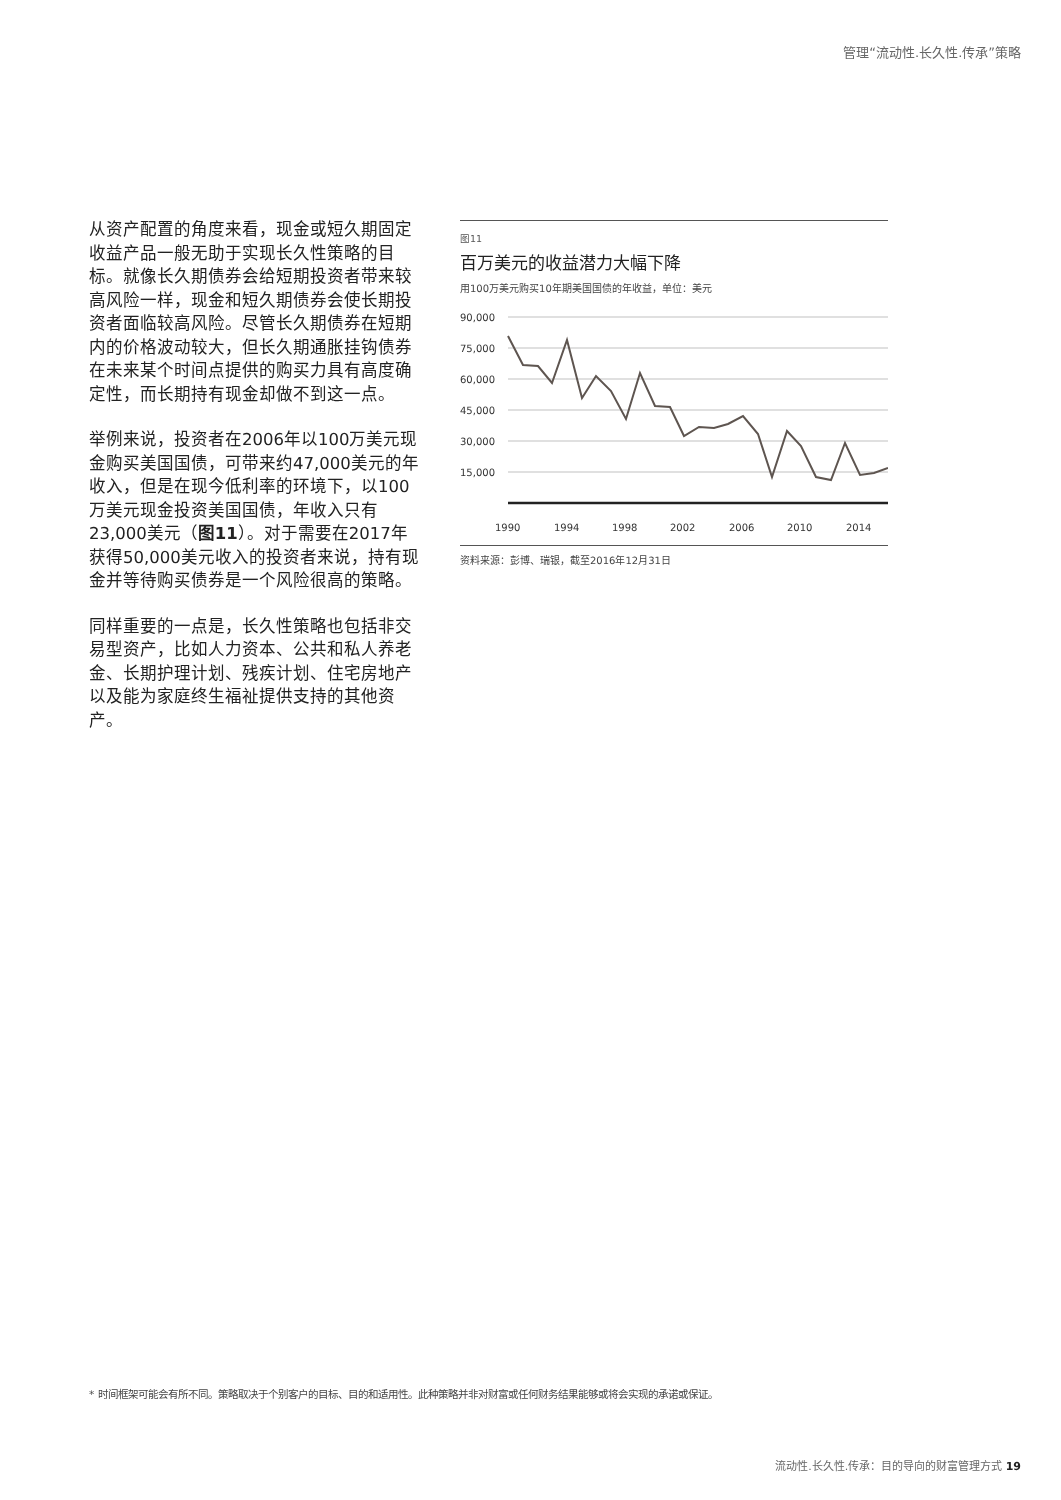管理“流动性.长久性.传承”策略
从资产配置的角度来看，现金或短久期固定收益产品一般无助于实现长久性策略的目标。就像长久期债券会给短期投资者带来较高风险一样，现金和短久期债券会使长期投资者面临较高风险。尽管长久期债券在短期内的价格波动较大，但长久期通胀挂钩债券在未来某个时间点提供的购买力具有高度确定性，而长期持有现金却做不到这一点。
举例来说，投资者在2006年以100万美元现金购买美国国债，可带来约47,000美元的年收入，但是在现今低利率的环境下，以100万美元现金投资美国国债，年收入只有23,000美元（图11）。对于需要在2017年获得50,000美元收入的投资者来说，持有现金并等待购买债券是一个风险很高的策略。
同样重要的一点是，长久性策略也包括非交易型资产，比如人力资本、公共和私人养老金、长期护理计划、残疾计划、住宅房地产以及能为家庭终生福祉提供支持的其他资产。
图11
百万美元的收益潜力大幅下降
用100万美元购买10年期美国国债的年收益，单位：美元
90,000
75,000
60,000
45,000
30,000
15,000
1990
1994
1998
2002
2006
2010
2014
资料来源：彭博、瑞银，截至2016年12月31日
* 时间框架可能会有所不同。策略取决于个别客户的目标、目的和适用性。此种策略并非对财富或任何财务结果能够或将会实现的承诺或保证。
流动性.长久性.传承：目的导向的财富管理方式 19